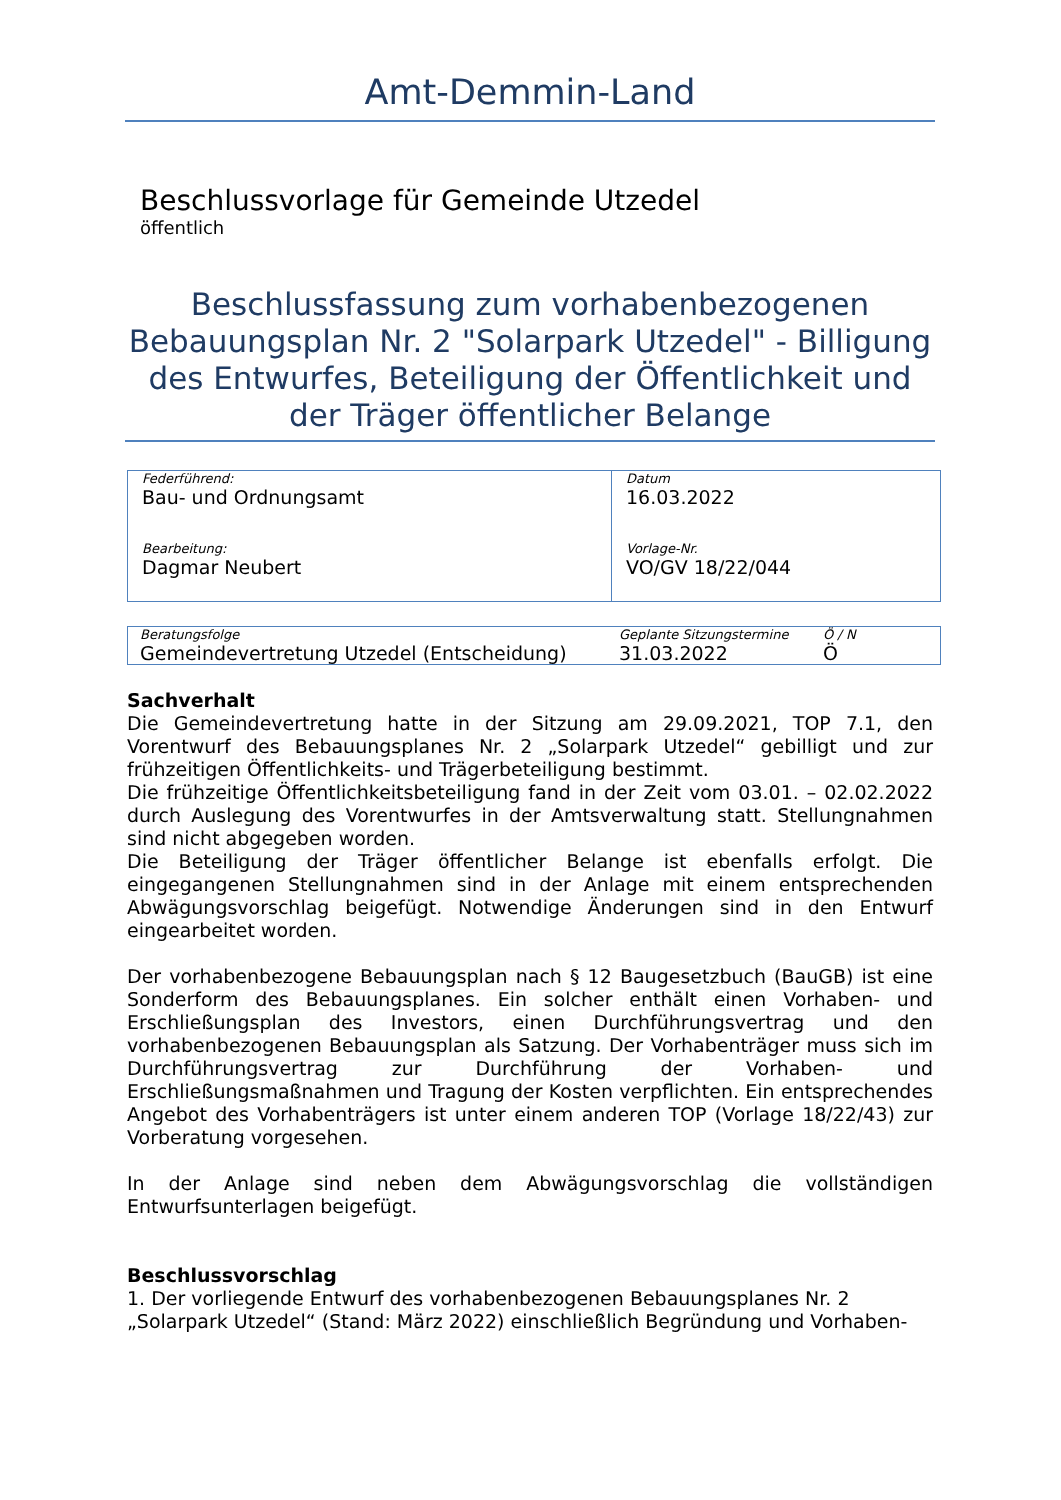Amt-Demmin-Land
Beschlussvorlage für Gemeinde Utzedel
öffentlich
Beschlussfassung zum vorhabenbezogenen Bebauungsplan Nr. 2 "Solarpark Utzedel" - Billigung des Entwurfes, Beteiligung der Öffentlichkeit und der Träger öffentlicher Belange
| Federführend: Bau- und Ordnungsamt | Datum 16.03.2022 |
| Bearbeitung: Dagmar Neubert | Vorlage-Nr. VO/GV 18/22/044 |
| Beratungsfolge | Geplante Sitzungstermine | Ö / N |
| Gemeindevertretung Utzedel (Entscheidung) | 31.03.2022 | Ö |
Sachverhalt
Die Gemeindevertretung hatte in der Sitzung am 29.09.2021, TOP 7.1, den Vorentwurf des Bebauungsplanes Nr. 2 „Solarpark Utzedel“ gebilligt und zur frühzeitigen Öffentlichkeits- und Trägerbeteiligung bestimmt.
Die frühzeitige Öffentlichkeitsbeteiligung fand in der Zeit vom 03.01. – 02.02.2022 durch Auslegung des Vorentwurfes in der Amtsverwaltung statt. Stellungnahmen sind nicht abgegeben worden.
Die Beteiligung der Träger öffentlicher Belange ist ebenfalls erfolgt. Die eingegangenen Stellungnahmen sind in der Anlage mit einem entsprechenden Abwägungsvorschlag beigefügt. Notwendige Änderungen sind in den Entwurf eingearbeitet worden.
Der vorhabenbezogene Bebauungsplan nach § 12 Baugesetzbuch (BauGB) ist eine Sonderform des Bebauungsplanes. Ein solcher enthält einen Vorhaben- und Erschließungsplan des Investors, einen Durchführungsvertrag und den vorhabenbezogenen Bebauungsplan als Satzung. Der Vorhabenträger muss sich im Durchführungsvertrag zur Durchführung der Vorhaben- und Erschließungsmaßnahmen und Tragung der Kosten verpflichten. Ein entsprechendes Angebot des Vorhabenträgers ist unter einem anderen TOP (Vorlage 18/22/43) zur Vorberatung vorgesehen.
In der Anlage sind neben dem Abwägungsvorschlag die vollständigen Entwurfsunterlagen beigefügt.
Beschlussvorschlag
1. Der vorliegende Entwurf des vorhabenbezogenen Bebauungsplanes Nr. 2 „Solarpark Utzedel“ (Stand: März 2022) einschließlich Begründung und Vorhaben-